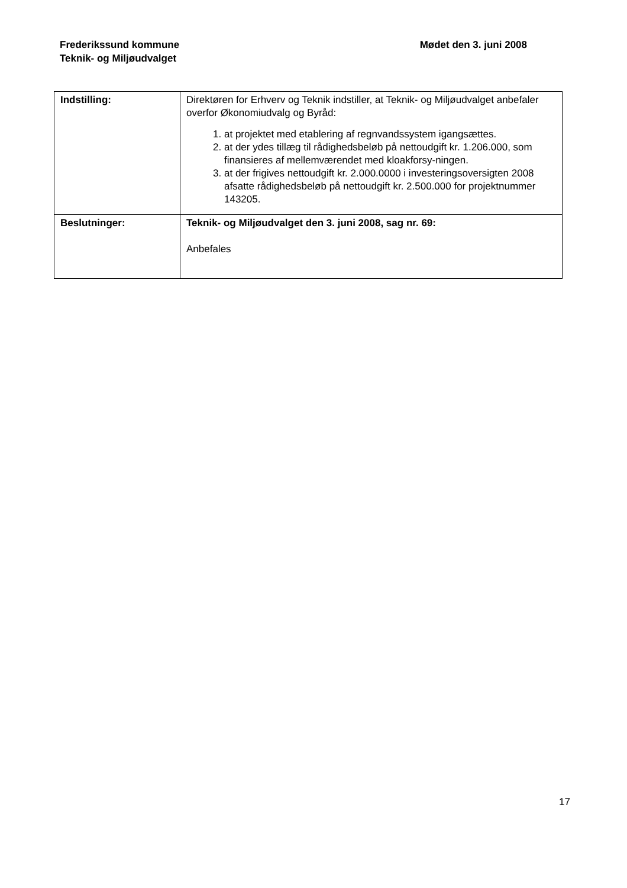Frederikssund kommune
Teknik- og Miljøudvalget
Mødet den 3. juni 2008
| Indstilling: | Direktøren for Erhverv og Teknik indstiller, at Teknik- og Miljøudvalget anbefaler overfor Økonomiudvalg og Byråd: 1. at projektet med etablering af regnvandssystem igangsættes. 2. at der ydes tillæg til rådighedsbeløb på nettoudgift kr. 1.206.000, som finansieres af mellemværendet med kloakforsy-ningen. 3. at der frigives nettoudgift kr. 2.000.0000 i investeringsoversigten 2008 afsatte rådighedsbeløb på nettoudgift kr. 2.500.000 for projektnummer 143205. |
| Beslutninger: | Teknik- og Miljøudvalget den 3. juni 2008, sag nr. 69: Anbefales |
17